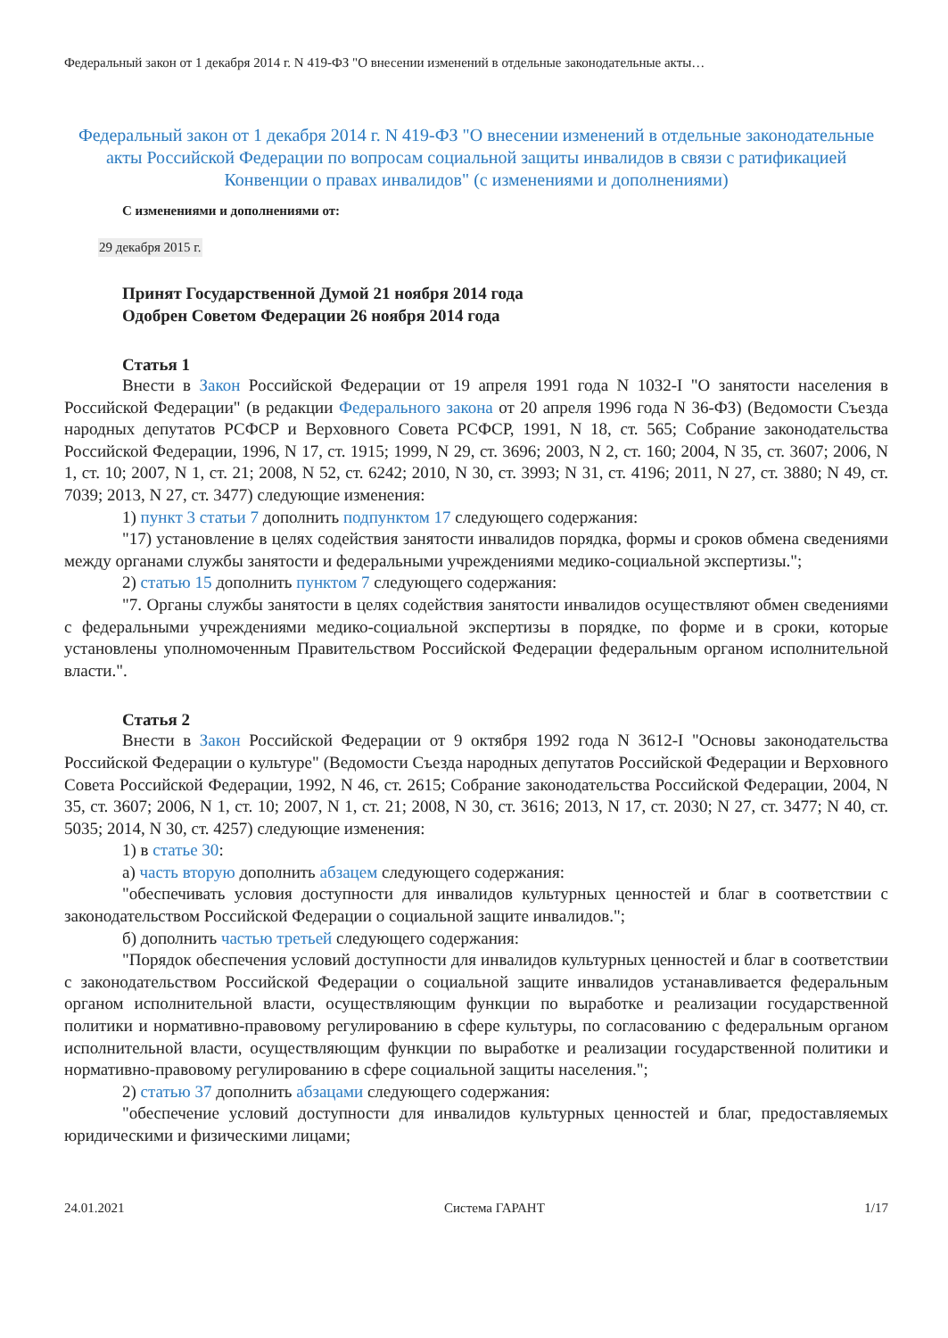Федеральный закон от 1 декабря 2014 г. N 419-ФЗ "О внесении изменений в отдельные законодательные акты…
Федеральный закон от 1 декабря 2014 г. N 419-ФЗ "О внесении изменений в отдельные законодательные акты Российской Федерации по вопросам социальной защиты инвалидов в связи с ратификацией Конвенции о правах инвалидов" (с изменениями и дополнениями)
С изменениями и дополнениями от:
29 декабря 2015 г.
Принят Государственной Думой 21 ноября 2014 года
Одобрен Советом Федерации 26 ноября 2014 года
Статья 1
Внести в Закон Российской Федерации от 19 апреля 1991 года N 1032-I "О занятости населения в Российской Федерации" (в редакции Федерального закона от 20 апреля 1996 года N 36-ФЗ) (Ведомости Съезда народных депутатов РСФСР и Верховного Совета РСФСР, 1991, N 18, ст. 565; Собрание законодательства Российской Федерации, 1996, N 17, ст. 1915; 1999, N 29, ст. 3696; 2003, N 2, ст. 160; 2004, N 35, ст. 3607; 2006, N 1, ст. 10; 2007, N 1, ст. 21; 2008, N 52, ст. 6242; 2010, N 30, ст. 3993; N 31, ст. 4196; 2011, N 27, ст. 3880; N 49, ст. 7039; 2013, N 27, ст. 3477) следующие изменения:
1) пункт 3 статьи 7 дополнить подпунктом 17 следующего содержания:
"17) установление в целях содействия занятости инвалидов порядка, формы и сроков обмена сведениями между органами службы занятости и федеральными учреждениями медико-социальной экспертизы.";
2) статью 15 дополнить пунктом 7 следующего содержания:
"7. Органы службы занятости в целях содействия занятости инвалидов осуществляют обмен сведениями с федеральными учреждениями медико-социальной экспертизы в порядке, по форме и в сроки, которые установлены уполномоченным Правительством Российской Федерации федеральным органом исполнительной власти.".
Статья 2
Внести в Закон Российской Федерации от 9 октября 1992 года N 3612-I "Основы законодательства Российской Федерации о культуре" (Ведомости Съезда народных депутатов Российской Федерации и Верховного Совета Российской Федерации, 1992, N 46, ст. 2615; Собрание законодательства Российской Федерации, 2004, N 35, ст. 3607; 2006, N 1, ст. 10; 2007, N 1, ст. 21; 2008, N 30, ст. 3616; 2013, N 17, ст. 2030; N 27, ст. 3477; N 40, ст. 5035; 2014, N 30, ст. 4257) следующие изменения:
1) в статье 30:
а) часть вторую дополнить абзацем следующего содержания:
"обеспечивать условия доступности для инвалидов культурных ценностей и благ в соответствии с законодательством Российской Федерации о социальной защите инвалидов.";
б) дополнить частью третьей следующего содержания:
"Порядок обеспечения условий доступности для инвалидов культурных ценностей и благ в соответствии с законодательством Российской Федерации о социальной защите инвалидов устанавливается федеральным органом исполнительной власти, осуществляющим функции по выработке и реализации государственной политики и нормативно-правовому регулированию в сфере культуры, по согласованию с федеральным органом исполнительной власти, осуществляющим функции по выработке и реализации государственной политики и нормативно-правовому регулированию в сфере социальной защиты населения.";
2) статью 37 дополнить абзацами следующего содержания:
"обеспечение условий доступности для инвалидов культурных ценностей и благ, предоставляемых юридическими и физическими лицами;
24.01.2021 Система ГАРАНТ 1/17